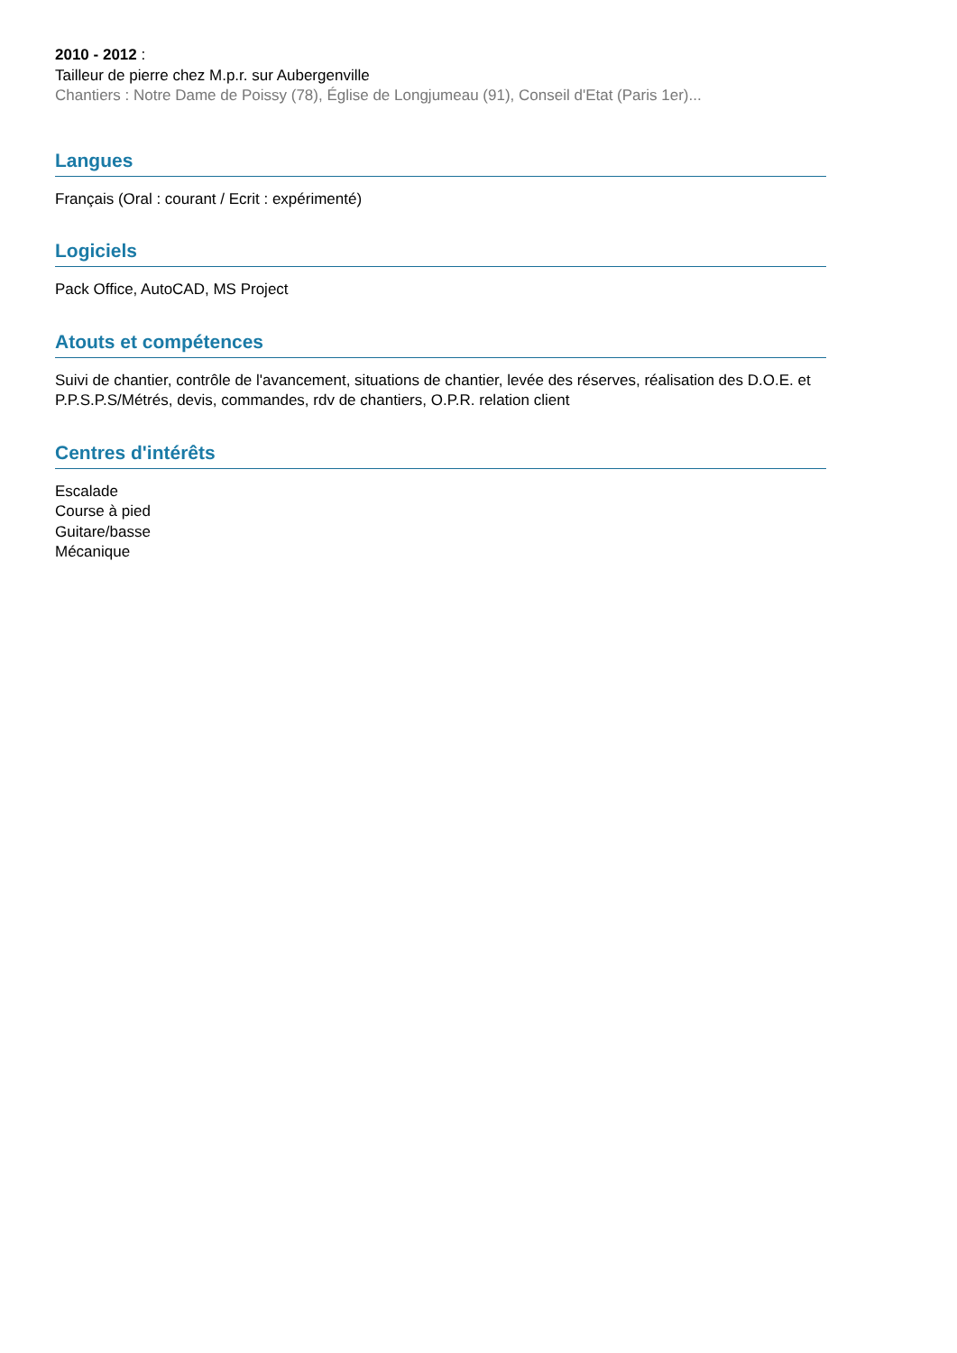2010 - 2012 :
Tailleur de pierre chez M.p.r. sur Aubergenville
Chantiers : Notre Dame de Poissy (78), Église de Longjumeau (91), Conseil d'Etat (Paris 1er)...
Langues
Français (Oral : courant / Ecrit : expérimenté)
Logiciels
Pack Office, AutoCAD, MS Project
Atouts et compétences
Suivi de chantier, contrôle de l'avancement, situations de chantier, levée des réserves, réalisation des D.O.E. et P.P.S.P.S/Métrés, devis, commandes, rdv de chantiers, O.P.R. relation client
Centres d'intérêts
Escalade
Course à pied
Guitare/basse
Mécanique